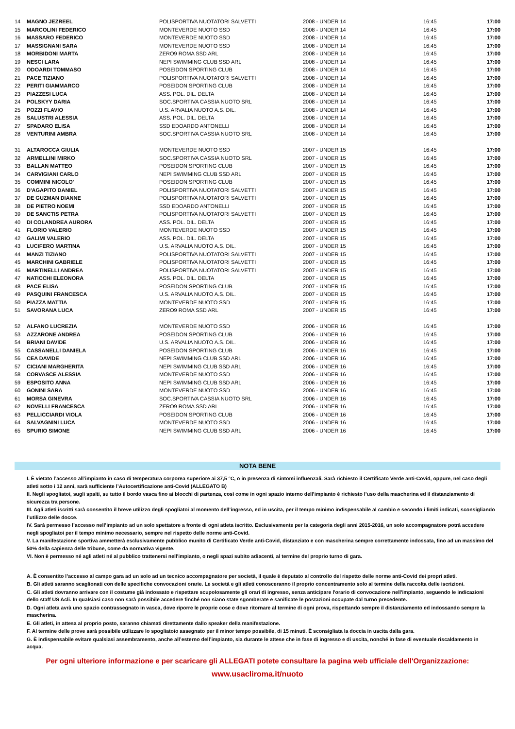| 14 | MAGNO JEZREEL | POLISPORTIVA NUOTATORI SALVETTI | 2008 - UNDER 14 | 16:45 | 17:00 |
| 15 | MARCOLINI FEDERICO | MONTEVERDE NUOTO SSD | 2008 - UNDER 14 | 16:45 | 17:00 |
| 16 | MASSARO FEDERICO | MONTEVERDE NUOTO SSD | 2008 - UNDER 14 | 16:45 | 17:00 |
| 17 | MASSIGNANI SARA | MONTEVERDE NUOTO SSD | 2008 - UNDER 14 | 16:45 | 17:00 |
| 18 | MORBIDONI MARTA | ZERO9 ROMA SSD ARL | 2008 - UNDER 14 | 16:45 | 17:00 |
| 19 | NESCI LARA | NEPI SWIMMING CLUB SSD ARL | 2008 - UNDER 14 | 16:45 | 17:00 |
| 20 | ODOARDI TOMMASO | POSEIDON SPORTING CLUB | 2008 - UNDER 14 | 16:45 | 17:00 |
| 21 | PACE TIZIANO | POLISPORTIVA NUOTATORI SALVETTI | 2008 - UNDER 14 | 16:45 | 17:00 |
| 22 | PERITI GIAMMARCO | POSEIDON SPORTING CLUB | 2008 - UNDER 14 | 16:45 | 17:00 |
| 23 | PIAZZESI LUCA | ASS. POL. DIL. DELTA | 2008 - UNDER 14 | 16:45 | 17:00 |
| 24 | POLSKYY DARIA | SOC.SPORTIVA CASSIA NUOTO SRL | 2008 - UNDER 14 | 16:45 | 17:00 |
| 25 | POZZI FLAVIO | U.S. ARVALIA NUOTO A.S. DIL. | 2008 - UNDER 14 | 16:45 | 17:00 |
| 26 | SALUSTRI ALESSIA | ASS. POL. DIL. DELTA | 2008 - UNDER 14 | 16:45 | 17:00 |
| 27 | SPADARO ELISA | SSD EDOARDO ANTONELLI | 2008 - UNDER 14 | 16:45 | 17:00 |
| 28 | VENTURINI AMBRA | SOC.SPORTIVA CASSIA NUOTO SRL | 2008 - UNDER 14 | 16:45 | 17:00 |
| 31 | ALTAROCCA GIULIA | MONTEVERDE NUOTO SSD | 2007 - UNDER 15 | 16:45 | 17:00 |
| 32 | ARMELLINI MIRKO | SOC.SPORTIVA CASSIA NUOTO SRL | 2007 - UNDER 15 | 16:45 | 17:00 |
| 33 | BALLAN MATTEO | POSEIDON SPORTING CLUB | 2007 - UNDER 15 | 16:45 | 17:00 |
| 34 | CARVIGIANI CARLO | NEPI SWIMMING CLUB SSD ARL | 2007 - UNDER 15 | 16:45 | 17:00 |
| 35 | COMMINI NICOLO' | POSEIDON SPORTING CLUB | 2007 - UNDER 15 | 16:45 | 17:00 |
| 36 | D'AGAPITO DANIEL | POLISPORTIVA NUOTATORI SALVETTI | 2007 - UNDER 15 | 16:45 | 17:00 |
| 37 | DE GUZMAN DIANNE | POLISPORTIVA NUOTATORI SALVETTI | 2007 - UNDER 15 | 16:45 | 17:00 |
| 38 | DE PIETRO NOEMI | SSD EDOARDO ANTONELLI | 2007 - UNDER 15 | 16:45 | 17:00 |
| 39 | DE SANCTIS PETRA | POLISPORTIVA NUOTATORI SALVETTI | 2007 - UNDER 15 | 16:45 | 17:00 |
| 40 | DI COLANDREA AURORA | ASS. POL. DIL. DELTA | 2007 - UNDER 15 | 16:45 | 17:00 |
| 41 | FLORIO VALERIO | MONTEVERDE NUOTO SSD | 2007 - UNDER 15 | 16:45 | 17:00 |
| 42 | GALIMI VALERIO | ASS. POL. DIL. DELTA | 2007 - UNDER 15 | 16:45 | 17:00 |
| 43 | LUCIFERO MARTINA | U.S. ARVALIA NUOTO A.S. DIL. | 2007 - UNDER 15 | 16:45 | 17:00 |
| 44 | MANZI TIZIANO | POLISPORTIVA NUOTATORI SALVETTI | 2007 - UNDER 15 | 16:45 | 17:00 |
| 45 | MARCHINI GABRIELE | POLISPORTIVA NUOTATORI SALVETTI | 2007 - UNDER 15 | 16:45 | 17:00 |
| 46 | MARTINELLI ANDREA | POLISPORTIVA NUOTATORI SALVETTI | 2007 - UNDER 15 | 16:45 | 17:00 |
| 47 | NATICCHI ELEONORA | ASS. POL. DIL. DELTA | 2007 - UNDER 15 | 16:45 | 17:00 |
| 48 | PACE ELISA | POSEIDON SPORTING CLUB | 2007 - UNDER 15 | 16:45 | 17:00 |
| 49 | PASQUINI FRANCESCA | U.S. ARVALIA NUOTO A.S. DIL. | 2007 - UNDER 15 | 16:45 | 17:00 |
| 50 | PIAZZA MATTIA | MONTEVERDE NUOTO SSD | 2007 - UNDER 15 | 16:45 | 17:00 |
| 51 | SAVORANA LUCA | ZERO9 ROMA SSD ARL | 2007 - UNDER 15 | 16:45 | 17:00 |
| 52 | ALFANO LUCREZIA | MONTEVERDE NUOTO SSD | 2006 - UNDER 16 | 16:45 | 17:00 |
| 53 | AZZARONE ANDREA | POSEIDON SPORTING CLUB | 2006 - UNDER 16 | 16:45 | 17:00 |
| 54 | BRIANI DAVIDE | U.S. ARVALIA NUOTO A.S. DIL. | 2006 - UNDER 16 | 16:45 | 17:00 |
| 55 | CASSANELLI DANIELA | POSEIDON SPORTING CLUB | 2006 - UNDER 16 | 16:45 | 17:00 |
| 56 | CEA DAVIDE | NEPI SWIMMING CLUB SSD ARL | 2006 - UNDER 16 | 16:45 | 17:00 |
| 57 | CICIANI MARGHERITA | NEPI SWIMMING CLUB SSD ARL | 2006 - UNDER 16 | 16:45 | 17:00 |
| 58 | CORVASCE ALESSIA | MONTEVERDE NUOTO SSD | 2006 - UNDER 16 | 16:45 | 17:00 |
| 59 | ESPOSITO ANNA | NEPI SWIMMING CLUB SSD ARL | 2006 - UNDER 16 | 16:45 | 17:00 |
| 60 | GONINI SARA | MONTEVERDE NUOTO SSD | 2006 - UNDER 16 | 16:45 | 17:00 |
| 61 | MORSA GINEVRA | SOC.SPORTIVA CASSIA NUOTO SRL | 2006 - UNDER 16 | 16:45 | 17:00 |
| 62 | NOVELLI FRANCESCA | ZERO9 ROMA SSD ARL | 2006 - UNDER 16 | 16:45 | 17:00 |
| 63 | PELLICCIARDI VIOLA | POSEIDON SPORTING CLUB | 2006 - UNDER 16 | 16:45 | 17:00 |
| 64 | SALVAGNINI LUCA | MONTEVERDE NUOTO SSD | 2006 - UNDER 16 | 16:45 | 17:00 |
| 65 | SPURIO SIMONE | NEPI SWIMMING CLUB SSD ARL | 2006 - UNDER 16 | 16:45 | 17:00 |
NOTA BENE
I. È vietato l’accesso all’impianto in caso di temperatura corporea superiore ai 37,5 °C, o in presenza di sintomi influenzali. Sarà richiesto il Certificato Verde anti-Covid, oppure, nel caso degli atleti sotto i 12 anni, sarà sufficiente l’Autocertificazione anti-Covid (ALLEGATO B)
II. Negli spogliatoi, sugli spalti, su tutto il bordo vasca fino ai blocchi di partenza, così come in ogni spazio interno dell’impianto è richiesto l’uso della mascherina ed il distanziamento di sicurezza tra persone.
III. Agli atleti iscritti sarà consentito il breve utilizzo degli spogliatoi al momento dell’ingresso, ed in uscita, per il tempo minimo indispensabile al cambio e secondo i limiti indicati, sconsigliando l’utilizzo delle docce.
IV. Sarà permesso l’accesso nell’impianto ad un solo spettatore a fronte di ogni atleta iscritto. Esclusivamente per la categoria degli anni 2015-2016, un solo accompagnatore potrà accedere negli spogliatoi per il tempo minimo necessario, sempre nel rispetto delle norme anti-Covid.
V. La manifestazione sportiva ammetterà esclusivamente pubblico munito di Certificato Verde anti-Covid, distanziato e con mascherina sempre correttamente indossata, fino ad un massimo del 50% della capienza delle tribune, come da normativa vigente.
VI. Non è permesso né agli atleti né al pubblico trattenersi nell'impianto, o negli spazi subito adiacenti, al termine del proprio turno di gara.
A. È consentito l’accesso al campo gara ad un solo ad un tecnico accompagnatore per società, il quale è deputato al controllo del rispetto delle norme anti-Covid dei propri atleti.
B. Gli atleti saranno scaglionati con delle specifiche convocazioni orarie. Le società e gli atleti conosceranno il proprio concentramento solo al termine della raccolta delle iscrizioni.
C. Gli atleti dovranno arrivare con il costume già indossato e rispettare scupolosamente gli orari di ingresso, senza anticipare l'orario di convocazione nell'impianto, seguendo le indicazioni dello staff US Acli. In qualsiasi caso non sarà possibile accedere finché non siano state sgomberate e sanificate le postazioni occupate dal turno precedente.
D. Ogni atleta avrà uno spazio contrassegnato in vasca, dove riporre le proprie cose e dove ritornare al termine di ogni prova, rispettando sempre il distanziamento ed indossando sempre la mascherina.
E. Gli atleti, in attesa al proprio posto, saranno chiamati direttamente dallo speaker della manifestazione.
F. Al termine delle prove sarà possibile utilizzare lo spogliatoio assegnato per il minor tempo possibile, di 15 minuti. È sconsigliata la doccia in uscita dalla gara.
G. È indispensabile evitare qualsiasi assembramento, anche all’esterno dell’impianto, sia durante le attese che in fase di ingresso e di uscita, nonché in fase di eventuale riscaldamento in acqua.
Per ogni ulteriore informazione e per scaricare gli ALLEGATI potete consultare la pagina web ufficiale dell'Organizzazione:
www.usacliroma.it/nuoto